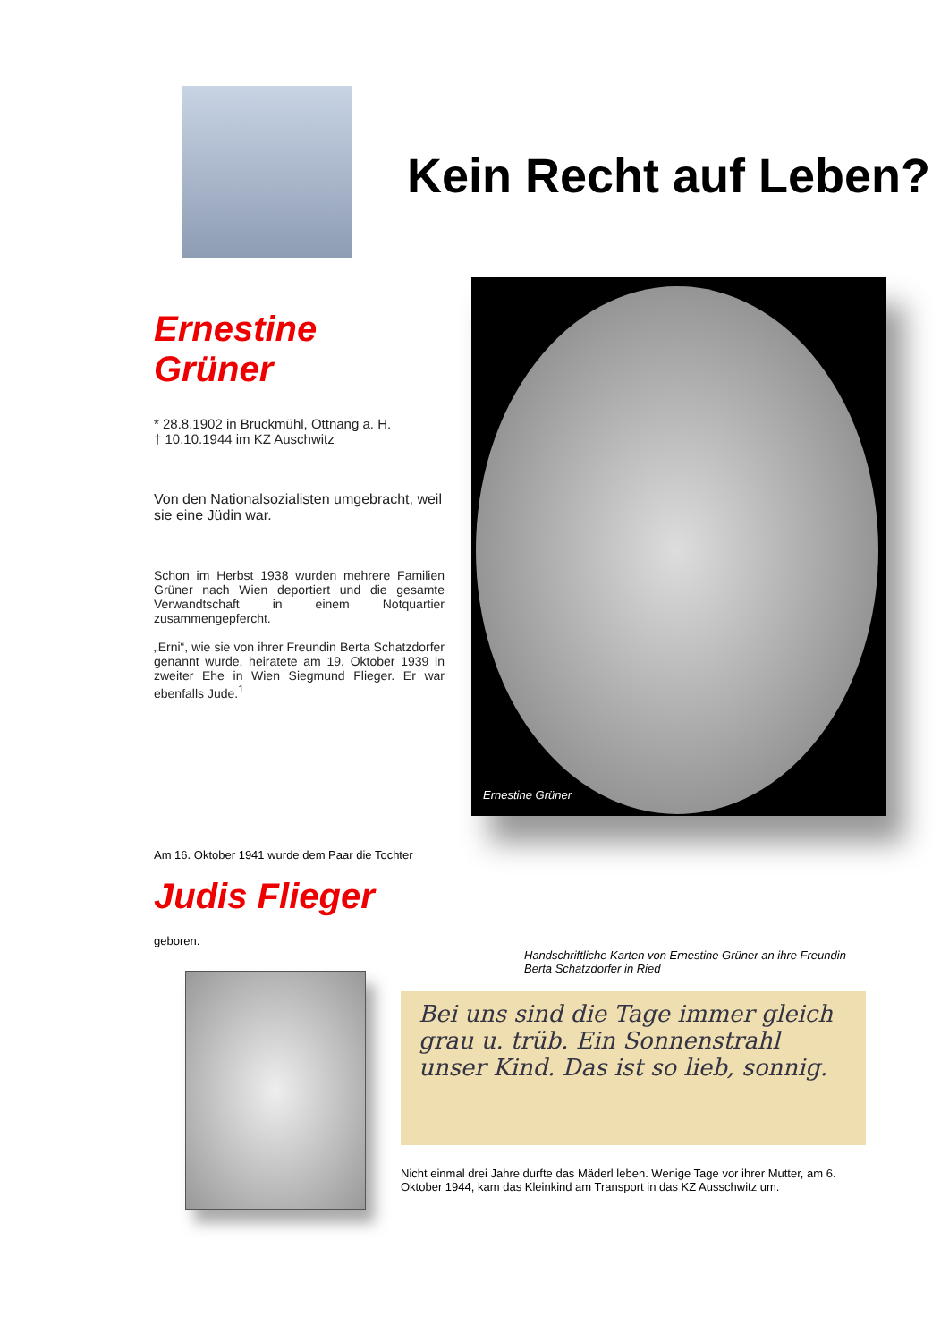Kein Recht auf Leben?
Ernestine Grüner
* 28.8.1902 in Bruckmühl, Ottnang a. H.
† 10.10.1944 im KZ Auschwitz
Von den Nationalsozialisten umgebracht, weil sie eine Jüdin war.
Schon im Herbst 1938 wurden mehrere Familien Grüner nach Wien deportiert und die gesamte Verwandtschaft in einem Notquartier zusammengepfercht.
„Erni“, wie sie von ihrer Freundin Berta Schatzdorfer genannt wurde, heiratete am 19. Oktober 1939 in zweiter Ehe in Wien Siegmund Flieger. Er war ebenfalls Jude.<sup>1</sup>
Ernestine Grüner
Am 16. Oktober 1941 wurde dem Paar die Tochter
Judis Flieger
geboren.
Handschriftliche Karten von Ernestine Grüner an ihre Freundin Berta Schatzdorfer in Ried
Bei uns sind die Tage immer gleich grau u. trüb. Ein Sonnenstrahl unser Kind. Das ist so lieb, sonnig.
Nicht einmal drei Jahre durfte das Mäderl leben. Wenige Tage vor ihrer Mutter, am 6. Oktober 1944, kam das Kleinkind am Transport in das KZ Ausschwitz um.